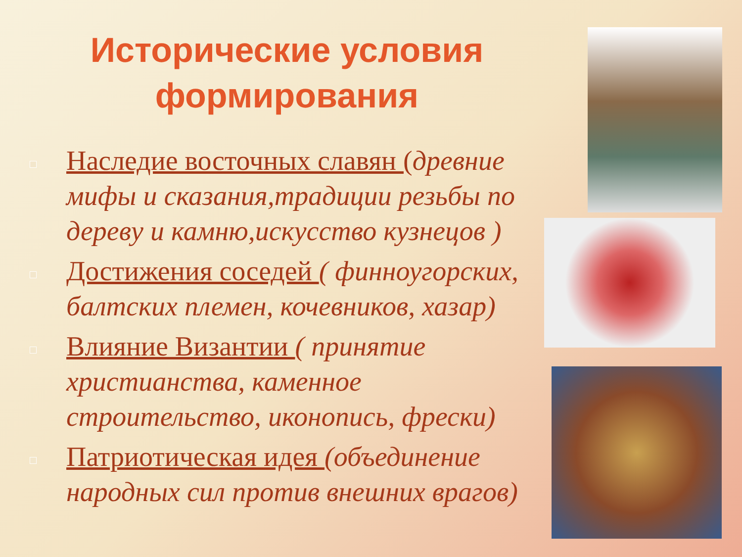Исторические условия формирования
Наследие восточных славян (древние мифы и сказания,традиции резьбы по дереву и камню,искусство кузнецов )
Достижения соседей ( финноугорских, балтских племен, кочевников, хазар)
Влияние Византии ( принятие христианства, каменное строительство, иконопись, фрески)
Патриотическая идея (объединение народных сил против внешних врагов)